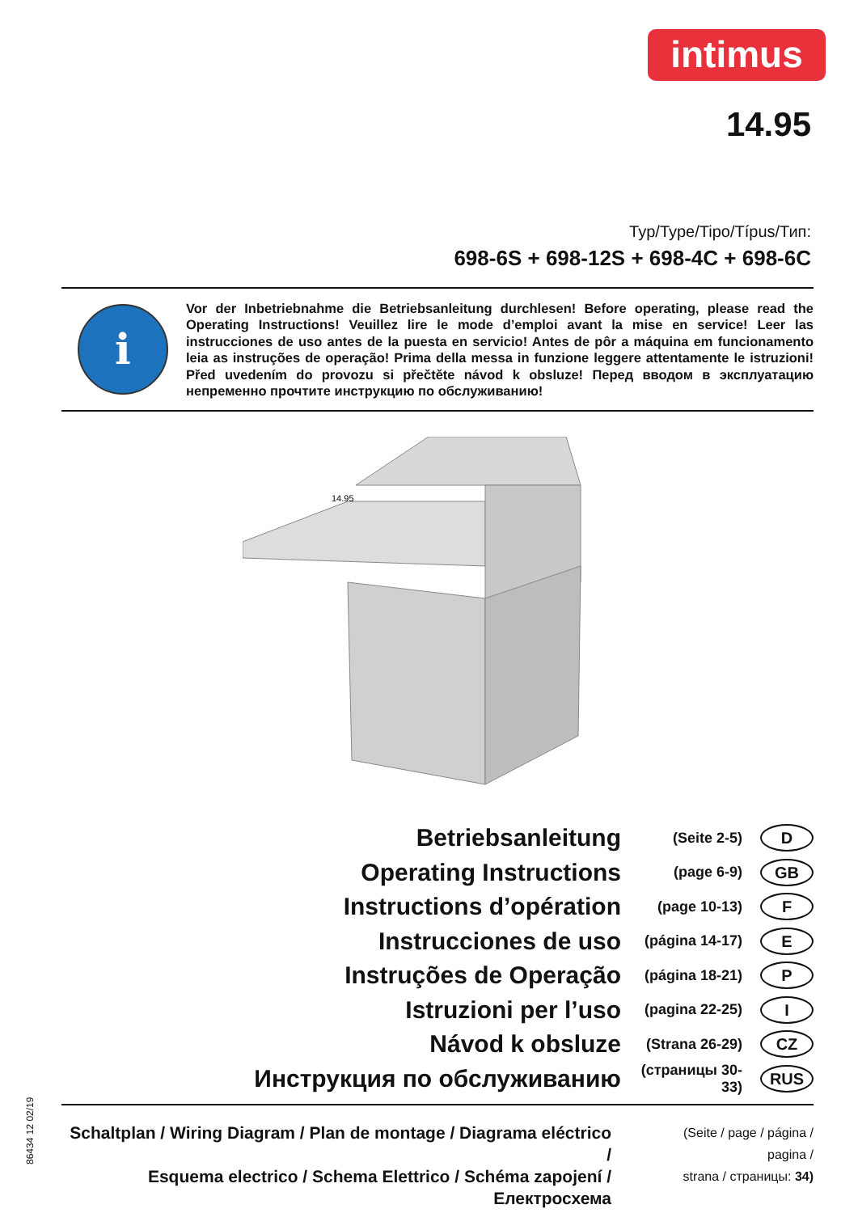intimus
14.95
Typ/Type/Tipo/Típus/Тип:
698-6S + 698-12S + 698-4C + 698-6C
i
Vor der Inbetriebnahme die Betriebsanleitung durchlesen! Before operating, please read the Operating Instructions! Veuillez lire le mode d’emploi avant la mise en service! Leer las instrucciones de uso antes de la puesta en servicio! Antes de pôr a máquina em funcionamento leia as instruções de operação! Prima della messa in funzione leggere attentamente le istruzioni! Před uvedením do provozu si přečtěte návod k obsluze! Перед вводом в эксплуатацию непременно прочтите инструкцию по обслуживанию!
14.95
Betriebsanleitung
(Seite 2-5)
D
Operating Instructions
(page 6-9)
GB
Instructions d’opération
(page 10-13)
F
Instrucciones de uso
(página 14-17)
E
Instruções de Operação
(página 18-21)
P
Istruzioni per l’uso
(pagina 22-25)
I
Návod k obsluze
(Strana 26-29)
CZ
Инструкция по обслуживанию
(страницы 30-33)
RUS
Schaltplan / Wiring Diagram / Plan de montage / Diagrama eléctrico /
Esquema electrico / Schema Elettrico / Schéma zapojení / Електросхема
(Seite / page / página / pagina /
strana / страницы: 34)
86434 12 02/19